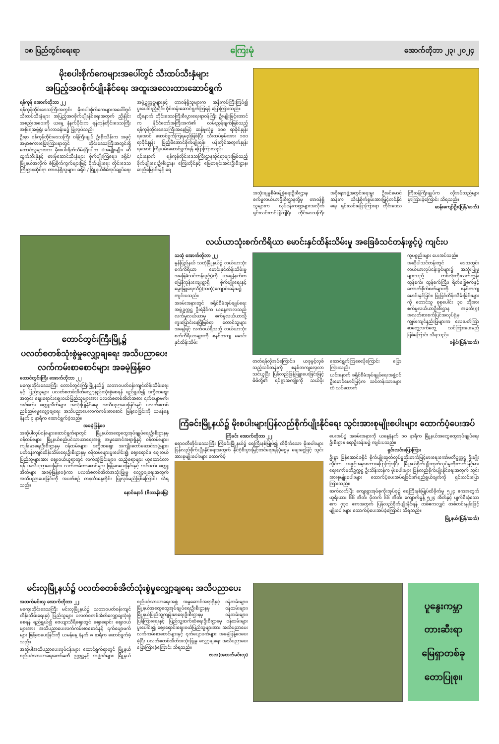၁၈ ပြည်တွင်းရေးရာ ကြေးမုံ အောက်တိုဘာ ၂၃၊ ၂၀၂၄
မိုးစပါးစိုက်ကေများအပေါ်တွင် သီးထပ်သီးနှံများ
အပြည့်အဝစိုက်ပျိုးနိုင်ရေး အထူးအလေးထားဆောင်ရွက်
ရန်ကုန် အောက်တိုဘာ ၂၂
ရန်ကုန်တိုင်းဒေသကြီးအတွင်း မိုးစပါးစိုက်ကေများအပေါ်တွင် သီးထပ်သီးနှံများ အပြည့်အဝစိုက်ပျိုးနိုင်ရေးအတွက် ညှိနှိုင်းအစည်းအဝေးကို ယနေ့ နံနက်ပိုင်းက ရန်ကုန်တိုင်းဒေသကြီးအစိုးရအဖွဲ့ရုံး မဂ်လာခန်းမ၌ ပြုလုပ်သည်။
ဦးစွာ ရန်ကုန်တိုင်းဒေသကြီး ဝန်ကြီးချုပ် ဦးစိုးသိန်းက အဖွင့်အမှာစကားပြောကြားရာတွင် တိုင်းဒေသကြီးအတွင်းရှိ တောင်သူများအား မိုးစပါးရိတ်သိမ်းပြီးပါက ပဲအမျိုးမျိုး၊ ဆီထွက်သီးနှံနှင့် စားဖိုဆောင်သီးနှံများ စိုက်ပျိုးကြရေး၊ ခရိုင်/မြို့နယ်အလိုက် စံပြစိုက်ကွက်များဖြင့် စိုက်ပျိုးရေး တိုင်းဒေသကြီးဌာနဆိုင်ရာ တာဝန်ရှိသူများ၊ ခရိုင် / မြို့နယ်စီမံအုပ်ချုပ်ရေးအဖွဲ့ဥက္ကဋ္ဌများနှင့် တာဝန်ရှိသူများက အနီးကပ်ကြီးကြပ်၍ ပူးပေါင်းညှိနှိုင်း ဝိုင်းဝန်းဆောင်ရွက်ကြရန် ပြောကြားသည်။
ထို့နောက် တိုင်းဒေသကြီးစီးပွားရေးရာဝန်ကြီး ဦးမျိုးမြင့်အောင်က နိုင်ငံတော်အကြီးအကဲ၏ လမ်းညွှန်ချက်ဖြစ်သည့် ရန်ကုန်တိုင်းဒေသကြီးအနေဖြင့် ဆန်ဖူလုံမှု ၁၀၀ ရာခိုင်နှုန်းရအောင် ဆောင်ရွက်ကြရမည်ဖြစ်ပြီး သီးထပ်စွမ်းအား ၁၀၀ ရာခိုင်နှုန်း ပြည့်မီအောင်စိုက်ပျိုးရန်၊ ပန်းတိုင်အတွက်နှုန်းရအောင် ကြိုးပမ်းဆောင်ရွက်ရန် ပြောကြားသည်။
၎င်းနောက် ရန်ကုန်တိုင်းဒေသကြီးဌာနဆိုင်ရာများဖြစ်သည့် စိုက်ပျိုးရေးဦးစီးဌာန၊ ကြေးတိုင်နှင့် မြေစာရင်းအင်းဦးစီးဌာန၊ ဆည်မြောင်းနှင့် ရေ
အသုံးချမှုစီမံခန့်ခွဲရေးဦးစီးဌာန၊ စက်မှုလယ်ယာဦးစီးဌာနတို့မှ တာဝန်ရှိသူများက လုပ်ငန်းကဏ္ဍများအလိုက် ရှင်းလင်းတင်ပြကြပြီး တိုင်းဒေသကြီးအစိုးရအဖွဲ့အတွင်းရေးမှူး ဦးခင်မောင်ဆန်းက သီးနှံစိုက်စွမ်းအားမြှင့်တင်နိုင်ရေး ရှင်းလင်းပြောကြားရာ တိုင်းဒေသကြီးဝန်ကြီးချုပ်က လိုအပ်သည်များ မှာကြားခဲ့ကြောင်း သိရသည်။
ဆန်းကျော်ဦး(ပြန်/ဆက်)
တောင်တွင်းကြီးမြို့၌
ပလတ်စတစ်သုံးစွဲမှုလျှော့ချရေး အသိပညာပေး
လက်ကမ်းစာစောင်များ အခမဲ့ဖြန့်ဝေ
တောင်တွင်းကြီး အောက်တိုဘာ ၂၂
မကွေးတိုင်းဒေသကြီး တောင်တွင်းကြီးမြို့နယ်၌ သဘာဝပတ်ဝန်းကျင်ထိန်းသိမ်းရေးနှင့် ပြည်သူများ ပလတ်စတစ်အိတ်လျှော့နည်းသုံးစွဲစေရန် ရည်ရွယ်၍ ဒက္ခိဏဈေးအတွင်း ဈေးရောင်းဈေးဝယ်ပြည်သူများအား ပလတ်စတစ်အိတ်အစား ၎က်ပျောဖက်၊ အင်ဖက်၊ စက္ကူအိတ်များ အသုံးပြုနိုင်ရေး အသိပညာပေးခြင်းနှင့် ပလတ်စတစ်ညစ်ညမ်းမှုလျှော့ချရေး အသိပညာပေးလက်ကမ်းစာစောင် ဖြန့်ဝေခြင်းကို ယမန်နေ့ နံနက် ၇ နာရီက ဆောင်ရွက်ခဲ့သည်။
အခမဲ့ဖြန့်ဝေ
အဆိုပါလုပ်ငန်းများဆောင်ရွက်ရာတွင် မြို့နယ်အထွေထွေအုပ်ချုပ်ရေးဦးစီးဌာနမှ ဝန်ထမ်းများ၊ မြို့နယ်စည်ပင်သာယာရေးအဖွဲ့ အမှုဆောင်အရာရှိနှင့် ဝန်ထမ်းများ၊ ကျန်းမာရေးဦးစီးဌာနမှ ဝန်ထမ်းများ၊ ဒက္ခိဏဈေး အကျိုးတော်ဆောင်အဖွဲ့များ၊ ပတ်ဝန်းကျင်ထိန်းသိမ်းရေးဦးစီးဌာနမှ ဝန်ထမ်းများပူးပေါင်း၍ ဈေးရောင်း၊ ဈေးဝယ်ပြည်သူများအား ဈေးဝယ်ယူရာတွင် လက်ဆွဲခြင်းများ၊ ထည့်စရာများ ယူဆောင်လာရန် အသိပညာပေးခြင်း၊ လက်ကမ်းစာစောင်များ ဖြန့်ဝေပေးခြင်းနှင့် အင်ဖက်၊ စက္ကူအိတ်များ အခမဲ့ဖြန့်ဝေခဲ့ကာ ပလတ်စတစ်အိတ်အသုံးပြုမှု လျှော့ချရေးအတွက် အသိပညာပေးခြင်းကို အပတ်စဉ် တနင်္လာနေ့တိုင်း ပြုလုပ်မည်ဖြစ်ကြောင်း သိရသည်။
နောင်နောင် (ဗိဿနိုးမြေ)
လယ်ယာသုံးစက်ကိရိယာ မောင်းနှင်ထိန်းသိမ်းမှု အခြေခံသင်တန်းဖွင့်ပွဲ ကျင်းပ
သထုံ အောက်တိုဘာ ၂၂
မွန်ပြည်နယ် သထုံမြို့နယ်၌ လယ်ယာသုံး စက်ကိရိယာ မောင်းနှင်ထိန်းသိမ်းမှု အခြေခံသင်တန်းဖွင့်ပွဲကို ယနေ့နံနက်က မြေနီကုန်းကျေးရွာရှိ စိုက်ပျိုးရေးနှင့် မွေးမြူရေးသိပ္ပံ(သထုံ)ကျောင်းခန်းမ၌ ကျင်းပသည်။
အခမ်းအနားတွင် ခရိုင်စီမံအုပ်ချုပ်ရေးအဖွဲ့ဥက္ကဋ္ဌ ဦးရဲနိုင်က ယနေ့ကာလသည် လက်မှုလယ်ယာမှ စက်မှုလယ်ယာသို့ ကူးပြောင်းနေပြီဖြစ်ရာ တောင်သူများအနေဖြင့် လက်ဝယ်ရှိသည့် လယ်ယာသုံးစက်ကိရိယာများကို စနစ်တကျ မောင်းနှင်ထိန်းသိမ်း
တတ်ရန်လိုအပ်ကြောင်း၊ ယခုဖွင့်လှစ်သည့်သင်တန်းကို စနစ်တကျလေ့လာသင်ယူပြီး ပြန်လည်ဖြန့်ဖြူးပေးခြင်းဖြင့် မိမိတို့၏ ရပ်ရွာအကျိုးကို သယ်ပိုးဆောင်ရွက်ကြစေလိုကြောင်း ပြောကြားသည်။
ယင်းနောက် ခရိုင်စီမံအုပ်ချုပ်ရေးအဖွဲ့ဝင် ဦးမောင်မောင်မြင့်က သင်တန်းသားများထံ သင်ထောက်
ကူပစ္စည်းများ ပေးအပ်သည်။
အဆိုပါသင်တန်းတွင် ဒေသတွင်း လယ်ယာလုပ်ငန်းခွင်များ၌ အသုံးပြုမှုများသည့် တစ်လုံးထိုးလက်တွန်းထွန်စက်၊ ထွန်စက်ကြီး၊ ရိတ်ခြွေစက်နှင့် ကောက်စိုက်စက်များကို စနစ်တကျမောင်းနှင်ခြင်း၊ ပြုပြင်ထိန်းသိမ်းခြင်းများကို တောင်သူ စုစုပေါင်း ၃၀ တို့အား စက်မှုလယ်ယာဦးစီးဌာန အမှတ်(၇) အလတ်စားစက်ပြင်အလုပ်ရုံမှ ကျွမ်းကျင်နည်းပြများက လေးပတ်ကြာ စာတွေ့လက်တွေ့ သင်ကြားပေးမည် ဖြစ်ကြောင်း သိရသည်။
ခရိုင်(ပြန်/ဆက်)
ကြံခင်းမြို့နယ်၌ မိုးစပါးများပြန်လည်စိုက်ပျိုးနိုင်ရေး သွင်းအားစုမျိုးစပါးများ ထောက်ပံ့ပေးအပ်
ကြံခင်း အောက်တိုဘာ ၂၂
ဧရာဝတီတိုင်းဒေသကြီး ကြံခင်းမြို့နယ်၌ ရေကြီးနစ်မြုပ်၍ ထိခိုက်သော မိုးစပါးများပြန်လည်စိုက်ပျိုးနိုင်ရေးအတွက် နိုင်ငံ့စီးပွားမြှင့်တင်ရေးရန်ပုံငွေမှ ချေးငွေဖြင့် သွင်းအားစုမျိုးစပါးများ ထောက်ပံ့
ပေးအပ်ပွဲ အခမ်းအနားကို ယနေ့နံနက် ၁၀ နာရီက မြို့နယ်အထွေထွေအုပ်ချုပ်ရေးဦးစီးဌာန ဧရာဦးခန်းမ၌ ကျင်းပသည်။
ရှင်းလင်းပြောကြား
ဦးစွာ မြန်အောင်ခရိုင် စိုက်ပျိုးထုတ်လုပ်မှုတိုးတက်မြင့်မားရေးကော်မတီဥက္ကဋ္ဌ ဦးမျိုးလှိုင်က အဖွင့်အမှာစကားပြောကြားပြီး မြို့နယ်စိုက်ပျိုးထုတ်လုပ်မှုတိုးတက်မြင့်မားရေးကော်မတီဥက္ကဋ္ဌ ဦးသိန်းတန်က မိုးစပါးများ ပြန်လည်စိုက်ပျိုးနိုင်ရေးအတွက် သွင်းအားစုမျိုးစပါးများ ထောက်ပံ့ပေးအပ်ရခြင်း၏ရည်ရွယ်ချက်ကို ရှင်းလင်းပြောကြားသည်။
ဆက်လက်ပြီး ကျေးရွာအုပ်စုကိုးအုပ်စု၌ ရေကြီးနစ်မြုပ်ထိခိုက်မှု ၅၂၄ ဧကအတွက် ယူရီးယား ၆၆ အိတ်၊ ပိုတက် ၆၆ အိတ်၊ ကျောက်မှုန့် ၅၂၄ အိတ်နှင့် ပျက်စီးခဲ့သောဧက ၇၃၁ ဧကအတွက် ပြန်လည်စိုက်ပျိုးနိုင်ရန် တစ်ဧကလျှင် တစ်တင်းနှုန်းဖြင့် မျိုးစပါးများ ထောက်ပံ့ပေးအပ်ခဲ့ကြောင်း သိရသည်။
မြို့နယ်(ပြန်/ဆက်)
မင်းလှမြို့နယ်၌ ပလတ်စတစ်အိတ်သုံးစွဲမှုလျှော့ချရေး အသိပညာပေး
အထက်မင်းလှ အောက်တိုဘာ ၂၂
မကွေးတိုင်းဒေသကြီး မင်းလှမြို့နယ်၌ သဘာဝပတ်ဝန်းကျင်ထိန်းသိမ်းရေးနှင့် ပြည်သူများ ပလတ်စတစ်အိတ်လျှော့ချသုံးစွဲစေရန် ရည်ရွယ်၍ ဇေယျာသီရိဈေးတွင် ဈေးရောင်း ဈေးဝယ်များအား အသိပညာပေးလက်ကမ်းစာစောင်နှင့် ၎က်ပျောဖက်များ ဖြန့်ဝေပေးခြင်းကို ယမန်နေ့ နံနက် ၈ နာရီက ဆောင်ရွက်ခဲ့သည်။
အဆိုပါအသိပညာပေးလုပ်ငန်းများ ဆောင်ရွက်ရာတွင် မြို့နယ်စည်ပင်သာယာရေးကော်မတီ ဥက္ကဋ္ဌနှင့် အဖွဲ့ဝင်များ၊ မြို့နယ်စည်ပင်သာယာရေးအဖွဲ့ အမှုဆောင်အရာရှိနှင့် ဝန်ထမ်းများ၊ မြို့နယ်အထွေထွေအုပ်ချုပ်ရေးဦးစီးဌာနမှ ဝန်ထမ်းများ၊ မြို့နယ်ပြည်သူ့ကျန်းမာရေးဦးစီးဌာနမှ ဝန်ထမ်းများ၊ ပြန်ကြားရေးနှင့် ပြည်သူ့ဆက်ဆံရေးဦးစီးဌာနမှ ဝန်ထမ်းများ ပူးပေါင်း၍ ဈေးရောင်းဈေးဝယ်ပြည်သူများအား အသိပညာပေး လက်ကမ်းစာစောင်များနှင့် ၎က်ပျောဖက်များ အခမဲ့ဖြန့်ဝေပေးခဲ့ပြီး ပလတ်စတစ်အိတ်အသုံးပြုမှု လျှော့ချရေး အသိပညာပေး ပြောကြားခဲ့ကြောင်း သိရသည်။
ဇာဇာ(အထက်မင်းလှ)
ပူနွေးကမ္ဘာ
တားဆီးရာ
မြေရှာတစ်ခု
တောပြုစု။